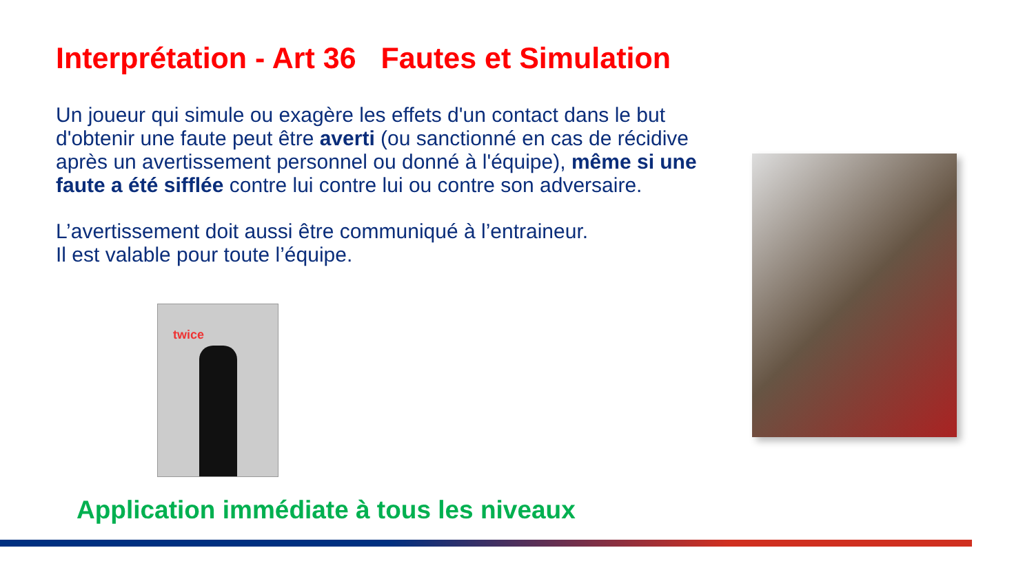Interprétation - Art 36 Fautes et Simulation
Un joueur qui simule ou exagère les effets d'un contact dans le but d'obtenir une faute peut être averti (ou sanctionné en cas de récidive après un avertissement personnel ou donné à l'équipe), même si une faute a été sifflée contre lui contre lui ou contre son adversaire.
L’avertissement doit aussi être communiqué à l’entraineur.
Il est valable pour toute l’équipe.
twice
Application immédiate à tous les niveaux